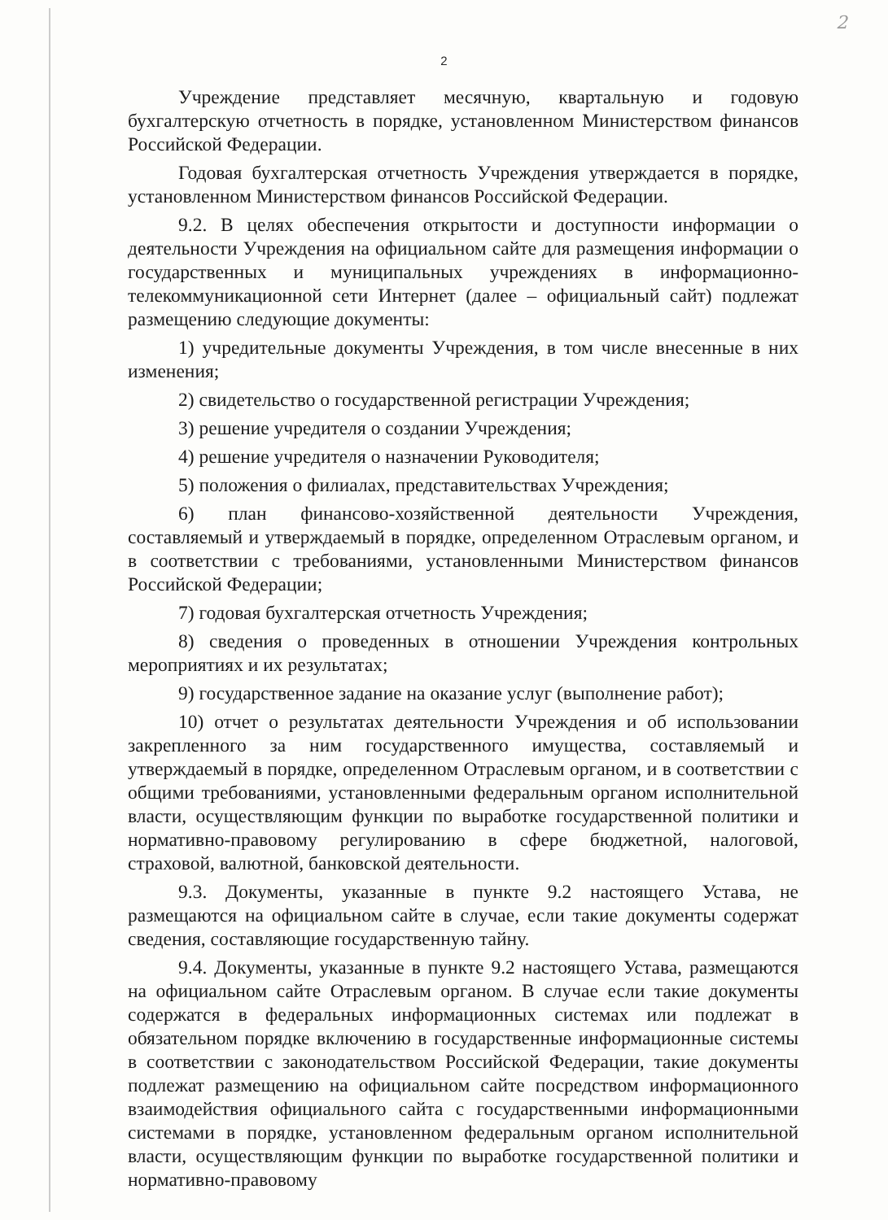2
2
Учреждение представляет месячную, квартальную и годовую бухгалтерскую отчетность в порядке, установленном Министерством финансов Российской Федерации.
Годовая бухгалтерская отчетность Учреждения утверждается в порядке, установленном Министерством финансов Российской Федерации.
9.2. В целях обеспечения открытости и доступности информации о деятельности Учреждения на официальном сайте для размещения информации о государственных и муниципальных учреждениях в информационно-телекоммуникационной сети Интернет (далее – официальный сайт) подлежат размещению следующие документы:
1) учредительные документы Учреждения, в том числе внесенные в них изменения;
2) свидетельство о государственной регистрации Учреждения;
3) решение учредителя о создании Учреждения;
4) решение учредителя о назначении Руководителя;
5) положения о филиалах, представительствах Учреждения;
6) план финансово-хозяйственной деятельности Учреждения, составляемый и утверждаемый в порядке, определенном Отраслевым органом, и в соответствии с требованиями, установленными Министерством финансов Российской Федерации;
7) годовая бухгалтерская отчетность Учреждения;
8) сведения о проведенных в отношении Учреждения контрольных мероприятиях и их результатах;
9) государственное задание на оказание услуг (выполнение работ);
10) отчет о результатах деятельности Учреждения и об использовании закрепленного за ним государственного имущества, составляемый и утверждаемый в порядке, определенном Отраслевым органом, и в соответствии с общими требованиями, установленными федеральным органом исполнительной власти, осуществляющим функции по выработке государственной политики и нормативно-правовому регулированию в сфере бюджетной, налоговой, страховой, валютной, банковской деятельности.
9.3. Документы, указанные в пункте 9.2 настоящего Устава, не размещаются на официальном сайте в случае, если такие документы содержат сведения, составляющие государственную тайну.
9.4. Документы, указанные в пункте 9.2 настоящего Устава, размещаются на официальном сайте Отраслевым органом. В случае если такие документы содержатся в федеральных информационных системах или подлежат в обязательном порядке включению в государственные информационные системы в соответствии с законодательством Российской Федерации, такие документы подлежат размещению на официальном сайте посредством информационного взаимодействия официального сайта с государственными информационными системами в порядке, установленном федеральным органом исполнительной власти, осуществляющим функции по выработке государственной политики и нормативно-правовому